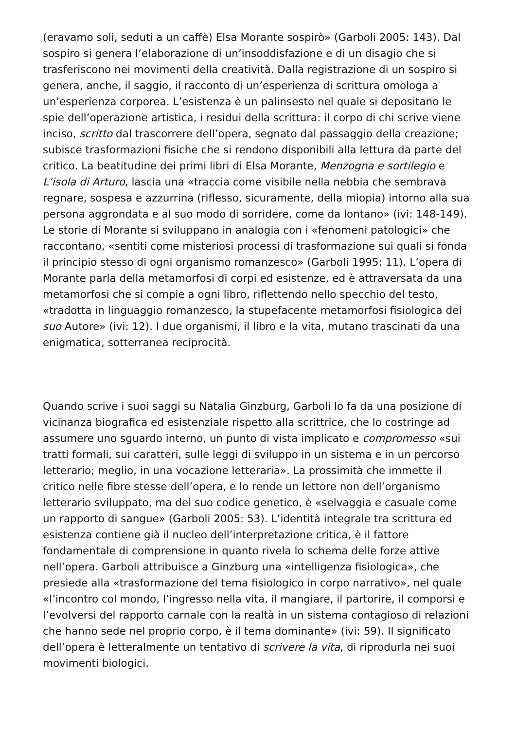(eravamo soli, seduti a un caffè) Elsa Morante sospirò» (Garboli 2005: 143). Dal sospiro si genera l’elaborazione di un’insoddisfazione e di un disagio che si trasferiscono nei movimenti della creatività. Dalla registrazione di un sospiro si genera, anche, il saggio, il racconto di un’esperienza di scrittura omologa a un’esperienza corporea. L’esistenza è un palinsesto nel quale si depositano le spie dell’operazione artistica, i residui della scrittura: il corpo di chi scrive viene inciso, scritto dal trascorrere dell’opera, segnato dal passaggio della creazione; subisce trasformazioni fisiche che si rendono disponibili alla lettura da parte del critico. La beatitudine dei primi libri di Elsa Morante, Menzogna e sortilegio e L’isola di Arturo, lascia una «traccia come visibile nella nebbia che sembrava regnare, sospesa e azzurrina (riflesso, sicuramente, della miopia) intorno alla sua persona aggrondata e al suo modo di sorridere, come da lontano» (ivi: 148-149). Le storie di Morante si sviluppano in analogia con i «fenomeni patologici» che raccontano, «sentiti come misteriosi processi di trasformazione sui quali si fonda il principio stesso di ogni organismo romanzesco» (Garboli 1995: 11). L’opera di Morante parla della metamorfosi di corpi ed esistenze, ed è attraversata da una metamorfosi che si compie a ogni libro, riflettendo nello specchio del testo, «tradotta in linguaggio romanzesco, la stupefacente metamorfosi fisiologica del suo Autore» (ivi: 12). I due organismi, il libro e la vita, mutano trascinati da una enigmatica, sotterranea reciprocità.
Quando scrive i suoi saggi su Natalia Ginzburg, Garboli lo fa da una posizione di vicinanza biografica ed esistenziale rispetto alla scrittrice, che lo costringe ad assumere uno sguardo interno, un punto di vista implicato e compromesso «sui tratti formali, sui caratteri, sulle leggi di sviluppo in un sistema e in un percorso letterario; meglio, in una vocazione letteraria». La prossimità che immette il critico nelle fibre stesse dell’opera, e lo rende un lettore non dell’organismo letterario sviluppato, ma del suo codice genetico, è «selvaggia e casuale come un rapporto di sangue» (Garboli 2005: 53). L’identità integrale tra scrittura ed esistenza contiene già il nucleo dell’interpretazione critica, è il fattore fondamentale di comprensione in quanto rivela lo schema delle forze attive nell’opera. Garboli attribuisce a Ginzburg una «intelligenza fisiologica», che presiede alla «trasformazione del tema fisiologico in corpo narrativo», nel quale «l’incontro col mondo, l’ingresso nella vita, il mangiare, il partorire, il comporsi e l’evolversi del rapporto carnale con la realtà in un sistema contagioso di relazioni che hanno sede nel proprio corpo, è il tema dominante» (ivi: 59). Il significato dell’opera è letteralmente un tentativo di scrivere la vita, di riprodurla nei suoi movimenti biologici.